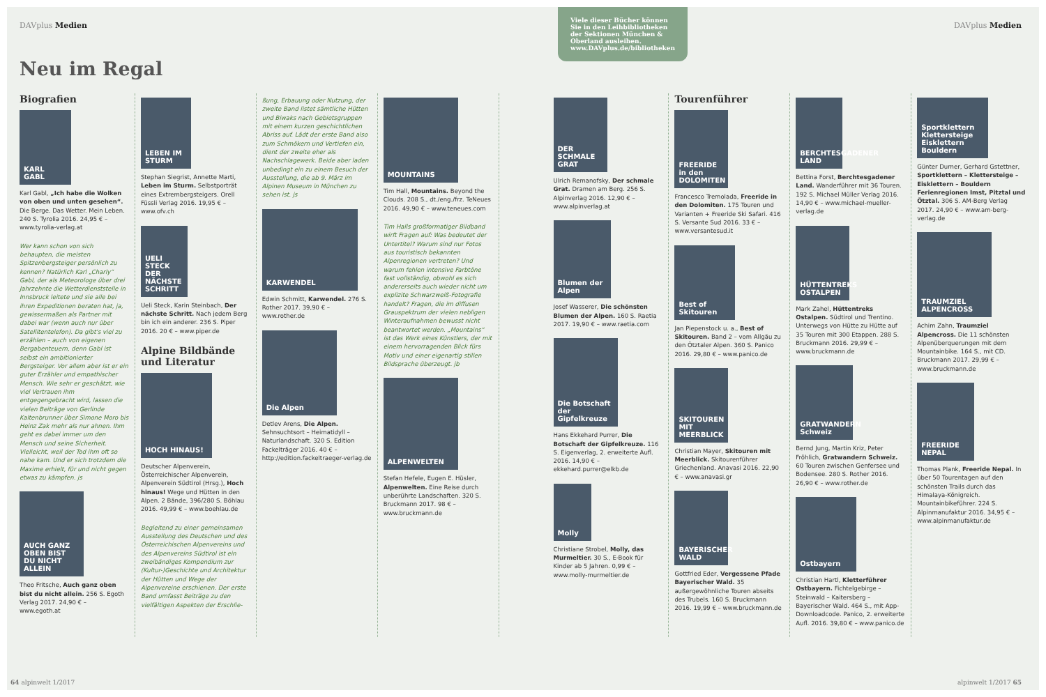DAVplus Medien DAVplus Medien
Viele dieser Bücher können Sie in den Leihbibliotheken der Sektionen München & Oberland ausleihen. www.DAVplus.de/bibliotheken
Neu im Regal
Biografien
KARL GABL
Karl Gabl, „Ich habe die Wolken von oben und unten gesehen“. Die Berge. Das Wetter. Mein Leben. 240 S. Tyrolia 2016. 24,95 € – www.tyrolia-verlag.at
Wer kann schon von sich behaupten, die meisten Spitzenbergsteiger persönlich zu kennen? Natürlich Karl „Charly“ Gabl, der als Meteorologe über drei Jahrzehnte die Wetterdienststelle in Innsbruck leitete und sie alle bei ihren Expeditionen beraten hat, ja, gewissermaßen als Partner mit dabei war (wenn auch nur über Satellitentelefon). Da gibt's viel zu erzählen – auch von eigenen Bergabenteuern, denn Gabl ist selbst ein ambitionierter Bergsteiger. Vor allem aber ist er ein guter Erzähler und empathischer Mensch. Wie sehr er geschätzt, wie viel Vertrauen ihm entgegengebracht wird, lassen die vielen Beiträge von Gerlinde Kaltenbrunner über Simone Moro bis Heinz Zak mehr als nur ahnen. Ihm geht es dabei immer um den Mensch und seine Sicherheit. Vielleicht, weil der Tod ihm oft so nahe kam. Und er sich trotzdem die Maxime erhielt, für und nicht gegen etwas zu kämpfen. js
AUCH GANZ OBEN BIST DU NICHT ALLEIN
Theo Fritsche, Auch ganz oben bist du nicht allein. 256 S. Egoth Verlag 2017. 24,90 € – www.egoth.at
LEBEN IM STURM
Stephan Siegrist, Annette Marti, Leben im Sturm. Selbstporträt eines Extrembergsteigers. Orell Füssli Verlag 2016. 19,95 € – www.ofv.ch
UELI STECK DER NÄCHSTE SCHRITT
Ueli Steck, Karin Steinbach, Der nächste Schritt. Nach jedem Berg bin ich ein anderer. 236 S. Piper 2016. 20 € – www.piper.de
Alpine Bildbände und Literatur
HOCH HINAUS!
Deutscher Alpenverein, Österreichischer Alpenverein, Alpenverein Südtirol (Hrsg.), Hoch hinaus! Wege und Hütten in den Alpen. 2 Bände, 396/280 S. Böhlau 2016. 49,99 € – www.boehlau.de
Begleitend zu einer gemeinsamen Ausstellung des Deutschen und des Österreichischen Alpenvereins und des Alpenvereins Südtirol ist ein zweibändiges Kompendium zur (Kultur-)Geschichte und Architektur der Hütten und Wege der Alpenvereine erschienen. Der erste Band umfasst Beiträge zu den vielfältigen Aspekten der Erschlie-
ßung, Erbauung oder Nutzung, der zweite Band listet sämtliche Hütten und Biwaks nach Gebietsgruppen mit einem kurzen geschichtlichen Abriss auf. Lädt der erste Band also zum Schmökern und Vertiefen ein, dient der zweite eher als Nachschlagewerk. Beide aber laden unbedingt ein zu einem Besuch der Ausstellung, die ab 9. März im Alpinen Museum in München zu sehen ist. js
KARWENDEL
Edwin Schmitt, Karwendel. 276 S. Rother 2017. 39,90 € – www.rother.de
Die Alpen
Detlev Arens, Die Alpen. Sehnsuchtsort – Heimatidyll – Naturlandschaft. 320 S. Edition Fackelträger 2016. 40 € – http://edition.fackeltraeger-verlag.de
MOUNTAINS
Tim Hall, Mountains. Beyond the Clouds. 208 S., dt./eng./frz. TeNeues 2016. 49,90 € – www.teneues.com
Tim Halls großformatiger Bildband wirft Fragen auf: Was bedeutet der Untertitel? Warum sind nur Fotos aus touristisch bekannten Alpenregionen vertreten? Und warum fehlen intensive Farbtöne fast vollständig, obwohl es sich andererseits auch wieder nicht um explizite Schwarzweiß-Fotografie handelt? Fragen, die im diffusen Grauspektrum der vielen nebligen Winteraufnahmen bewusst nicht beantwortet werden. „Mountains“ ist das Werk eines Künstlers, der mit einem hervorragenden Blick fürs Motiv und einer eigenartig stillen Bildsprache überzeugt. jb
ALPENWELTEN
Stefan Hefele, Eugen E. Hüsler, Alpenwelten. Eine Reise durch unberührte Landschaften. 320 S. Bruckmann 2017. 98 € – www.bruckmann.de
DER SCHMALE GRAT
Ulrich Remanofsky, Der schmale Grat. Dramen am Berg. 256 S. Alpinverlag 2016. 12,90 € – www.alpinverlag.at
Blumen der Alpen
Josef Wasserer, Die schönsten Blumen der Alpen. 160 S. Raetia 2017. 19,90 € – www.raetia.com
Die Botschaft der Gipfelkreuze
Hans Ekkehard Purrer, Die Botschaft der Gipfelkreuze. 116 S. Eigenverlag, 2. erweiterte Aufl. 2016. 14,90 € – ekkehard.purrer@elkb.de
Molly
Christiane Strobel, Molly, das Murmeltier. 30 S., E-Book für Kinder ab 5 Jahren. 0,99 € – www.molly-murmeltier.de
Tourenführer
FREERIDE in den DOLOMITEN
Francesco Tremolada, Freeride in den Dolomiten. 175 Touren und Varianten + Freeride Ski Safari. 416 S. Versante Sud 2016. 33 € – www.versantesud.it
Best of Skitouren
Jan Piepenstock u. a., Best of Skitouren. Band 2 – vom Allgäu zu den Ötztaler Alpen. 360 S. Panico 2016. 29,80 € – www.panico.de
SKITOUREN MIT MEERBLICK
Christian Mayer, Skitouren mit Meerblick. Skitourenführer Griechenland. Anavasi 2016. 22,90 € – www.anavasi.gr
BAYERISCHER WALD
Gottfried Eder, Vergessene Pfade Bayerischer Wald. 35 außergewöhnliche Touren abseits des Trubels. 160 S. Bruckmann 2016. 19,99 € – www.bruckmann.de
BERCHTESGADENER LAND
Bettina Forst, Berchtesgadener Land. Wanderführer mit 36 Touren. 192 S. Michael Müller Verlag 2016. 14,90 € – www.michael-mueller-verlag.de
HÜTTENTREKS OSTALPEN
Mark Zahel, Hüttentreks Ostalpen. Südtirol und Trentino. Unterwegs von Hütte zu Hütte auf 35 Touren mit 300 Etappen. 288 S. Bruckmann 2016. 29,99 € – www.bruckmann.de
GRATWANDERN Schweiz
Bernd Jung, Martin Kriz, Peter Fröhlich, Gratwandern Schweiz. 60 Touren zwischen Genfersee und Bodensee. 280 S. Rother 2016. 26,90 € – www.rother.de
Ostbayern
Christian Hartl, Kletterführer Ostbayern. Fichtelgebirge – Steinwald – Kaitersberg – Bayerischer Wald. 464 S., mit App-Downloadcode. Panico, 2. erweiterte Aufl. 2016. 39,80 € – www.panico.de
Sportklettern Klettersteige Eisklettern Bouldern
Günter Durner, Gerhard Gstettner, Sportklettern – Klettersteige – Eisklettern – Bouldern Ferienregionen Imst, Pitztal und Ötztal. 306 S. AM-Berg Verlag 2017. 24,90 € – www.am-berg-verlag.de
TRAUMZIEL ALPENCROSS
Achim Zahn, Traumziel Alpencross. Die 11 schönsten Alpenüberquerungen mit dem Mountainbike. 164 S., mit CD. Bruckmann 2017. 29,99 € – www.bruckmann.de
FREERIDE NEPAL
Thomas Plank, Freeride Nepal. In über 50 Tourentagen auf den schönsten Trails durch das Himalaya-Königreich. Mountainbikeführer. 224 S. Alpinmanufaktur 2016. 34,95 € – www.alpinmanufaktur.de
64 alpinwelt 1/2017 alpinwelt 1/2017 65